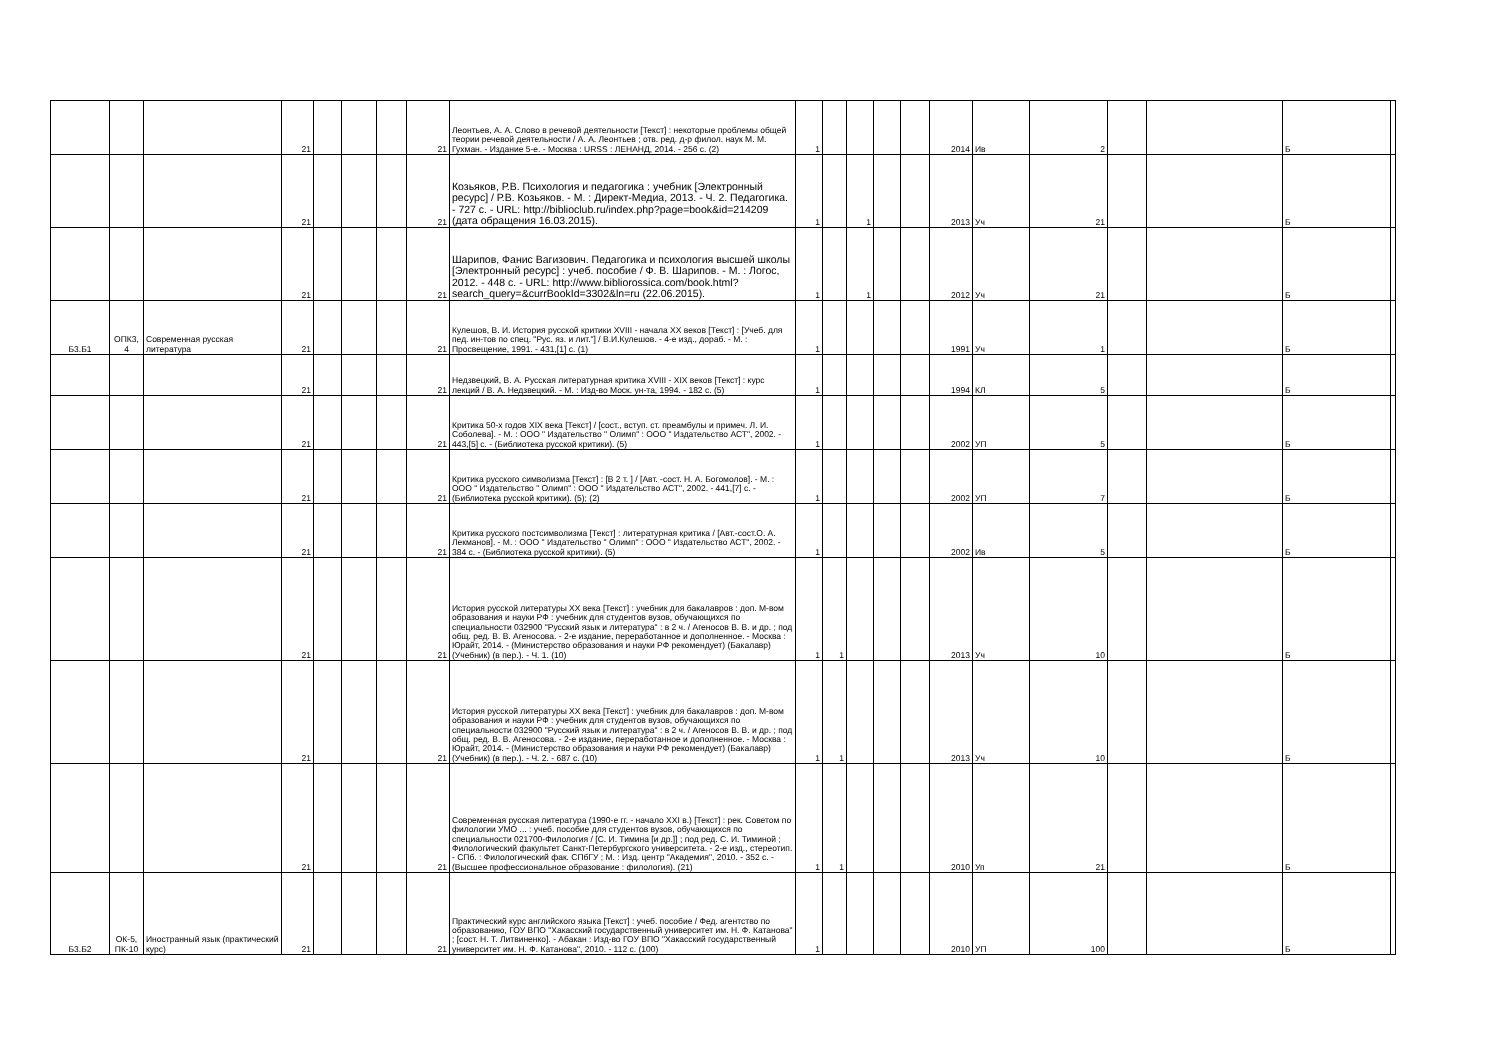| | | | 21 | | | | 21 | Леонтьев, А. А. Слово в речевой деятельности [Текст] : некоторые проблемы общей теории речевой деятельности / А. А. Леонтьев ; отв. ред. д-р филол. наук М. М. Гухман. - Издание 5-е. - Москва : URSS : ЛЕНАНД, 2014. - 256 с. (2) | 1 | | | | | 2014 | Ив | 2 | | | Б | |
| | | | 21 | | | | 21 | Козьяков, Р.В. Психология и педагогика : учебник [Электронный ресурс] / Р.В. Козьяков. - М. : Директ-Медиа, 2013. - Ч. 2. Педагогика. - 727 с. - URL: http://biblioclub.ru/index.php?page=book&id=214209 (дата обращения 16.03.2015). | 1 | | 1 | | | 2013 | Уч | 21 | | | Б | |
| | | | 21 | | | | 21 | Шарипов, Фанис Вагизович. Педагогика и психология высшей школы [Электронный ресурс] : учеб. пособие / Ф. В. Шарипов. - М. : Логос, 2012. - 448 с. - URL: http://www.bibliorossica.com/book.html?search_query=&currBookId=3302&ln=ru (22.06.2015). | 1 | | 1 | | | 2012 | Уч | 21 | | | Б | |
| Б3.Б1 | ОПК3, 4 | Современная русская литература | 21 | | | | 21 | Кулешов, В. И. История русской критики XVIII - начала XX веков [Текст] : [Учеб. для пед. ин-тов по спец. "Рус. яз. и лит."] / В.И.Кулешов. - 4-е изд., дораб. - М. : Просвещение, 1991. - 431,[1] с. (1) | 1 | | | | | 1991 | Уч | 1 | | | Б | |
| | | | 21 | | | | 21 | Недзвецкий, В. А. Русская литературная критика XVIII - XIX веков [Текст] : курс лекций / В. А. Недзвецкий. - М. : Изд-во Моск. ун-та, 1994. - 182 с. (5) | 1 | | | | | 1994 | КЛ | 5 | | | Б | |
| | | | 21 | | | | 21 | Критика 50-х годов XIX века [Текст] / [сост., вступ. ст. преамбулы и примеч. Л. И. Соболева]. - М. : ООО " Издательство " Олимп" : ООО " Издательство АСТ", 2002. - 443,[5] с. - (Библиотека русской критики). (5) | 1 | | | | | 2002 | УП | 5 | | | Б | |
| | | | 21 | | | | 21 | Критика русского символизма [Текст] : [В 2 т. ] / [Авт. -сост. Н. А. Богомолов]. - М. : ООО " Издательство " Олимп" : ООО " Издательство АСТ", 2002. - 441,[7] с. - (Библиотека русской критики). (5); (2) | 1 | | | | | 2002 | УП | 7 | | | Б | |
| | | | 21 | | | | 21 | Критика русского постсимволизма [Текст] : литературная критика / [Авт.-сост.О. А. Лекманов]. - М. : ООО " Издательство " Олимп" : ООО " Издательство АСТ", 2002. - 384 с. - (Библиотека русской критики). (5) | 1 | | | | | 2002 | Ив | 5 | | | Б | |
| | | | 21 | | | | 21 | История русской литературы XX века [Текст] : учебник для бакалавров : доп. М-вом образования и науки РФ : учебник для студентов вузов, обучающихся по специальности 032900 "Русский язык и литература" : в 2 ч. / Агеносов В. В. и др. ; под общ. ред. В. В. Агеносова. - 2-е издание, переработанное и дополненное. - Москва : Юрайт, 2014. - (Министерство образования и науки РФ рекомендует) (Бакалавр) (Учебник) (в пер.). - Ч. 1. (10) | 1 | 1 | | | | 2013 | Уч | 10 | | | Б | |
| | | | 21 | | | | 21 | История русской литературы XX века [Текст] : учебник для бакалавров : доп. М-вом образования и науки РФ : учебник для студентов вузов, обучающихся по специальности 032900 "Русский язык и литература" : в 2 ч. / Агеносов В. В. и др. ; под общ. ред. В. В. Агеносова. - 2-е издание, переработанное и дополненное. - Москва : Юрайт, 2014. - (Министерство образования и науки РФ рекомендует) (Бакалавр) (Учебник) (в пер.). - Ч. 2. - 687 с. (10) | 1 | 1 | | | | 2013 | Уч | 10 | | | Б | |
| | | | 21 | | | | 21 | Современная русская литература (1990-е гг. - начало XXI в.) [Текст] : рек. Советом по филологии УМО ... : учеб. пособие для студентов вузов, обучающихся по специальности 021700-Филология / [С. И. Тимина [и др.]] ; под ред. С. И. Тиминой ; Филологический факультет Санкт-Петербургского университета. - 2-е изд., стереотип. - СПб. : Филологический фак. СПбГУ ; М. : Изд. центр "Академия", 2010. - 352 с. - (Высшее профессиональное образование : филология). (21) | 1 | 1 | | | | 2010 | Уп | 21 | | | Б | |
| Б3.Б2 | ОК-5, ПК-10 | Иностранный язык (практический курс) | 21 | | | | 21 | Практический курс английского языка [Текст] : учеб. пособие / Фед. агентство по образованию, ГОУ ВПО "Хакасский государственный университет им. Н. Ф. Катанова" ; [сост. Н. Т. Литвиненко]. - Абакан : Изд-во ГОУ ВПО "Хакасский государственный университет им. Н. Ф. Катанова", 2010. - 112 с. (100) | 1 | | | | | 2010 | УП | 100 | | | Б | |